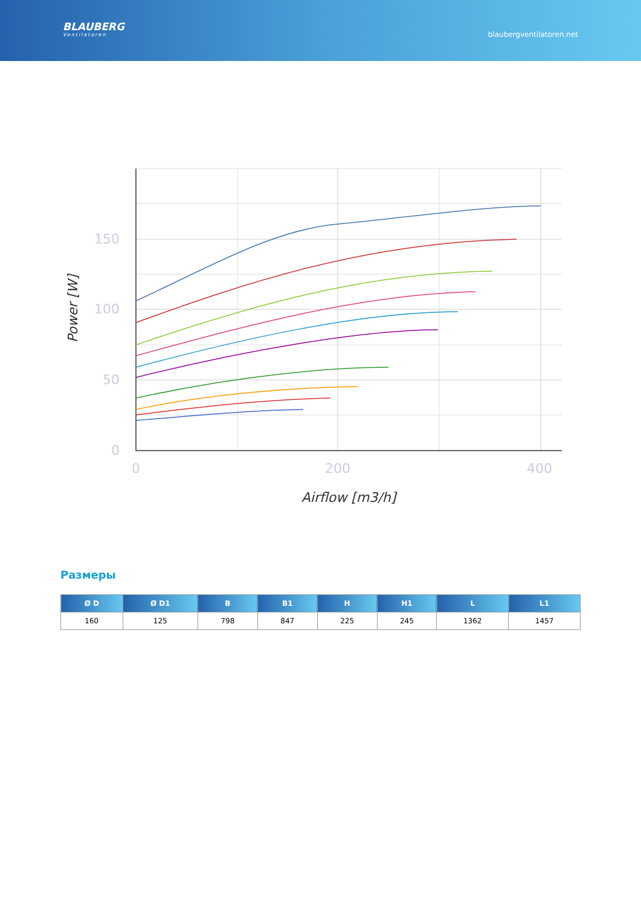BLAUBERG
Ventilatoren
blaubergventilatoren.net
150
100
50
0
0
200
400
Airflow [m3/h]
Power [W]
Размеры
| Ø D | Ø D1 | B | B1 | H | H1 | L | L1 |
| --- | --- | --- | --- | --- | --- | --- | --- |
| 160 | 125 | 798 | 847 | 225 | 245 | 1362 | 1457 |